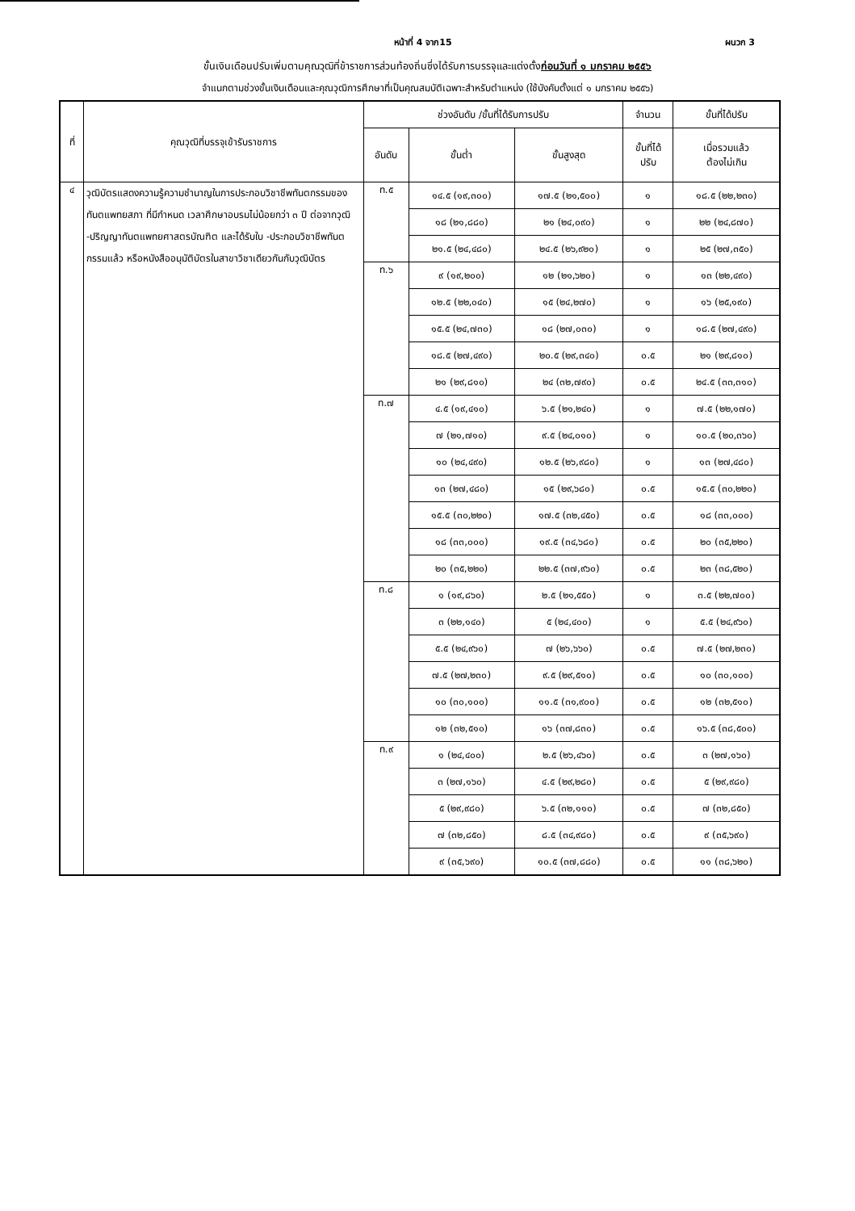หน้าที่ 4 จาก15 ผนวก 3
ขั้นเงินเดือนปรับเพิ่มตามคุณวุฒิที่ข้าราชการส่วนท้องถิ่นซึ่งได้รับการบรรจุและแต่งตั้งก่อนวันที่ ๑ มกราคม ๒๕๕๖
จำแนกตามช่วงขั้นเงินเดือนและคุณวุฒิการศึกษาที่เป็นคุณสมบัติเฉพาะสำหรับตำแหน่ง (ใช้บังคับตั้งแต่ ๑ มกราคม ๒๕๕๖)
| ที่ | คุณวุฒิที่บรรจุเข้ารับราชการ | ช่วงอันดับ /ขั้นที่ได้รับการปรับ | | | จำนวน | ขั้นที่ได้ปรับ |
| --- | --- | --- | --- | --- | --- | --- |
| | | อันดับ | ขั้นต่ำ | ขั้นสูงสุด | ขั้นที่ได้ ปรับ | เมื่อรวมแล้ว ต้องไม่เกิน |
| ๔ | วุฒิบัตรแสดงความรู้ความชำนาญในการประกอบวิชาชีพทันตกรรมของทันตแพทยสภา ที่มีกำหนด เวลาศึกษาอบรมไม่น้อยกว่า ๓ ปี ต่อจากวุฒิ -ปริญญาทันตแพทยศาสตรบัณฑิต และได้รับใบ -ประกอบวิชาชีพทันตกรรมแล้ว หรือหนังสืออนุมัติบัตรในสาขาวิชาเดียวกันกับวุฒิบัตร | ท.๕ | ๑๔.๕ (๑๙,๓๐๐) | ๑๗.๕ (๒๑,๕๐๐) | ๑ | ๑๘.๕ (๒๒,๒๓๐) |
| | | | ๑๘ (๒๑,๘๘๐) | ๒๑ (๒๔,๐๙๐) | ๑ | ๒๒ (๒๔,๘๗๐) |
| | | | ๒๑.๕ (๒๔,๔๘๐) | ๒๔.๕ (๒๖,๙๒๐) | ๑ | ๒๕ (๒๗,๓๕๐) |
| | | ท.๖ | ๙ (๑๙,๒๐๐) | ๑๒ (๒๑,๖๒๐) | ๑ | ๑๓ (๒๒,๔๙๐) |
| | | | ๑๒.๕ (๒๒,๐๔๐) | ๑๕ (๒๔,๒๗๐) | ๑ | ๑๖ (๒๕,๑๙๐) |
| | | | ๑๕.๕ (๒๔,๗๓๐) | ๑๘ (๒๗,๐๓๐) | ๑ | ๑๘.๕ (๒๗,๔๙๐) |
| | | | ๑๘.๕ (๒๗,๔๙๐) | ๒๐.๕ (๒๙,๓๔๐) | ๐.๕ | ๒๑ (๒๙,๘๑๐) |
| | | | ๒๑ (๒๙,๘๑๐) | ๒๔ (๓๒,๗๙๐) | ๐.๕ | ๒๔.๕ (๓๓,๓๑๐) |
| | | ท.๗ | ๔.๕ (๑๙,๔๑๐) | ๖.๕ (๒๑,๒๔๐) | ๑ | ๗.๕ (๒๒,๑๗๐) |
| | | | ๗ (๒๑,๗๑๐) | ๙.๕ (๒๔,๐๑๐) | ๑ | ๑๐.๕ (๒๐,๓๖๐) |
| | | | ๑๐ (๒๔,๔๙๐) | ๑๒.๕ (๒๖,๙๘๐) | ๑ | ๑๓ (๒๗,๔๘๐) |
| | | | ๑๓ (๒๗,๔๘๐) | ๑๕ (๒๙,๖๘๐) | ๐.๕ | ๑๕.๕ (๓๐,๒๒๐) |
| | | | ๑๕.๕ (๓๐,๒๒๐) | ๑๗.๕ (๓๒,๔๕๐) | ๐.๕ | ๑๘ (๓๓,๐๐๐) |
| | | | ๑๘ (๓๓,๐๐๐) | ๑๙.๕ (๓๔,๖๘๐) | ๐.๕ | ๒๐ (๓๕,๒๒๐) |
| | | | ๒๐ (๓๕,๒๒๐) | ๒๒.๕ (๓๗,๙๖๐) | ๐.๕ | ๒๓ (๓๘,๕๒๐) |
| | | ท.๘ | ๑ (๑๙,๘๖๐) | ๒.๕ (๒๑,๕๕๐) | ๑ | ๓.๕ (๒๒,๗๐๐) |
| | | | ๓ (๒๒,๑๔๐) | ๕ (๒๔,๔๐๐) | ๑ | ๕.๕ (๒๔,๙๖๐) |
| | | | ๕.๕ (๒๔,๙๖๐) | ๗ (๒๖,๖๖๐) | ๐.๕ | ๗.๕ (๒๗,๒๓๐) |
| | | | ๗.๕ (๒๗,๒๓๐) | ๙.๕ (๒๙,๕๑๐) | ๐.๕ | ๑๐ (๓๐,๑๐๐) |
| | | | ๑๐ (๓๐,๑๐๐) | ๑๑.๕ (๓๑,๙๐๐) | ๐.๕ | ๑๒ (๓๒,๕๑๐) |
| | | | ๑๒ (๓๒,๕๑๐) | ๑๖ (๓๗,๘๓๐) | ๐.๕ | ๑๖.๕ (๓๘,๕๐๐) |
| | | ท.๙ | ๑ (๒๔,๔๐๐) | ๒.๕ (๒๖,๔๖๐) | ๐.๕ | ๓ (๒๗,๑๖๐) |
| | | | ๓ (๒๗,๑๖๐) | ๔.๕ (๒๙,๒๘๐) | ๐.๕ | ๕ (๒๙,๙๘๐) |
| | | | ๕ (๒๙,๙๘๐) | ๖.๕ (๓๒,๑๑๐) | ๐.๕ | ๗ (๓๒,๘๕๐) |
| | | | ๗ (๓๒,๘๕๐) | ๘.๕ (๓๔,๙๘๐) | ๐.๕ | ๙ (๓๕,๖๙๐) |
| | | | ๙ (๓๕,๖๙๐) | ๑๐.๕ (๓๗,๘๘๐) | ๐.๕ | ๑๑ (๓๘,๖๒๐) |